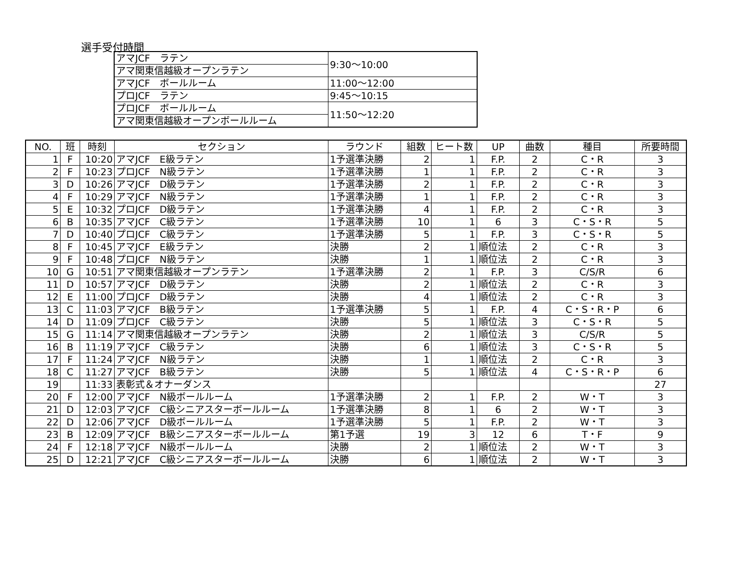選手受付時間
| アマJCF ラテン | 9:30～10:00 |
| アマ関東信越級オープンラテン | |
| アマJCF ボールルーム | 11:00～12:00 |
| プロJCF ラテン | 9:45～10:15 |
| プロJCF ボールルーム | 11:50～12:20 |
| アマ関東信越級オープンボールルーム | |
| NO. | 班 | 時刻 | セクション | ラウンド | 組数 | ヒート数 | UP | 曲数 | 種目 | 所要時間 |
| --- | --- | --- | --- | --- | --- | --- | --- | --- | --- | --- |
| 1 | F | 10:20 | アマJCF E級ラテン | 1予選準決勝 | 2 | 1 | F.P. | 2 | C・R | 3 |
| 2 | F | 10:23 | プロJCF N級ラテン | 1予選準決勝 | 1 | 1 | F.P. | 2 | C・R | 3 |
| 3 | D | 10:26 | アマJCF D級ラテン | 1予選準決勝 | 2 | 1 | F.P. | 2 | C・R | 3 |
| 4 | F | 10:29 | アマJCF N級ラテン | 1予選準決勝 | 1 | 1 | F.P. | 2 | C・R | 3 |
| 5 | E | 10:32 | プロJCF D級ラテン | 1予選準決勝 | 4 | 1 | F.P. | 2 | C・R | 3 |
| 6 | B | 10:35 | アマJCF C級ラテン | 1予選準決勝 | 10 | 1 | 6 | 3 | C・S・R | 5 |
| 7 | D | 10:40 | プロJCF C級ラテン | 1予選準決勝 | 5 | 1 | F.P. | 3 | C・S・R | 5 |
| 8 | F | 10:45 | アマJCF E級ラテン | 決勝 | 2 | 1 | 順位法 | 2 | C・R | 3 |
| 9 | F | 10:48 | プロJCF N級ラテン | 決勝 | 1 | 1 | 順位法 | 2 | C・R | 3 |
| 10 | G | 10:51 | アマ関東信越級オープンラテン | 1予選準決勝 | 2 | 1 | F.P. | 3 | C/S/R | 6 |
| 11 | D | 10:57 | アマJCF D級ラテン | 決勝 | 2 | 1 | 順位法 | 2 | C・R | 3 |
| 12 | E | 11:00 | プロJCF D級ラテン | 決勝 | 4 | 1 | 順位法 | 2 | C・R | 3 |
| 13 | C | 11:03 | アマJCF B級ラテン | 1予選準決勝 | 5 | 1 | F.P. | 4 | C・S・R・P | 6 |
| 14 | D | 11:09 | プロJCF C級ラテン | 決勝 | 5 | 1 | 順位法 | 3 | C・S・R | 5 |
| 15 | G | 11:14 | アマ関東信越級オープンラテン | 決勝 | 2 | 1 | 順位法 | 3 | C/S/R | 5 |
| 16 | B | 11:19 | アマJCF C級ラテン | 決勝 | 6 | 1 | 順位法 | 3 | C・S・R | 5 |
| 17 | F | 11:24 | アマJCF N級ラテン | 決勝 | 1 | 1 | 順位法 | 2 | C・R | 3 |
| 18 | C | 11:27 | アマJCF B級ラテン | 決勝 | 5 | 1 | 順位法 | 4 | C・S・R・P | 6 |
| 19 | | 11:33 | 表彰式＆オナーダンス | | | | | | | 27 |
| 20 | F | 12:00 | アマJCF N級ボールルーム | 1予選準決勝 | 2 | 1 | F.P. | 2 | W・T | 3 |
| 21 | D | 12:03 | アマJCF C級シニアスターボールルーム | 1予選準決勝 | 8 | 1 | 6 | 2 | W・T | 3 |
| 22 | D | 12:06 | アマJCF D級ボールルーム | 1予選準決勝 | 5 | 1 | F.P. | 2 | W・T | 3 |
| 23 | B | 12:09 | アマJCF B級シニアスターボールルーム | 第1予選 | 19 | 3 | 12 | 6 | T・F | 9 |
| 24 | F | 12:18 | アマJCF N級ボールルーム | 決勝 | 2 | 1 | 順位法 | 2 | W・T | 3 |
| 25 | D | 12:21 | アマJCF C級シニアスターボールルーム | 決勝 | 6 | 1 | 順位法 | 2 | W・T | 3 |